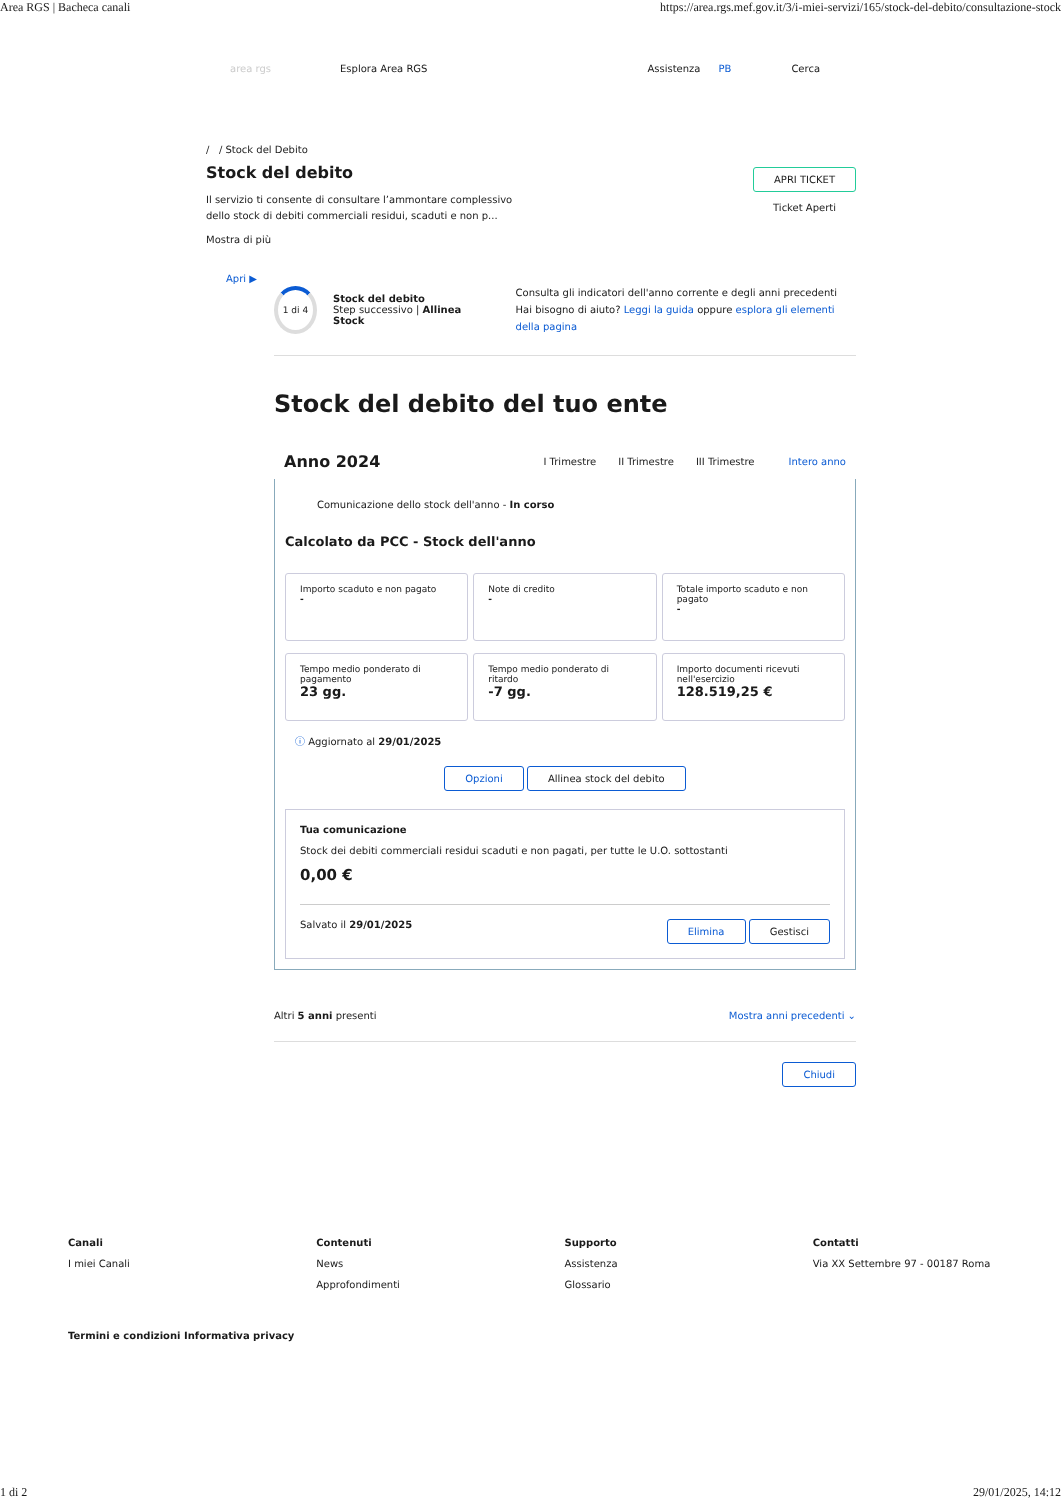Area RGS | Bacheca canali https://area.rgs.mef.gov.it/3/i-miei-servizi/165/stock-del-debito/consultazione-stock
area rgs Esplora Area RGS Assistenza PB Cerca
/ / Stock del Debito
Stock del debito
Il servizio ti consente di consultare l’ammontare complessivo dello stock di debiti commerciali residui, scaduti e non p...
Mostra di più
APRI TICKET
Ticket Aperti
Apri ▶
1 di 4
Stock del debito
Step successivo | Allinea Stock
Consulta gli indicatori dell'anno corrente e degli anni precedenti
Hai bisogno di aiuto? Leggi la guida oppure esplora gli elementi della pagina
Stock del debito del tuo ente
Anno 2024 I Trimestre II Trimestre III Trimestre Intero anno
Comunicazione dello stock dell'anno - In corso
Calcolato da PCC - Stock dell'anno
Importo scaduto e non pagato
-
Note di credito
-
Totale importo scaduto e non pagato
-
Tempo medio ponderato di pagamento
23 gg.
Tempo medio ponderato di ritardo
-7 gg.
Importo documenti ricevuti nell'esercizio
128.519,25 €
ⓘ Aggiornato al 29/01/2025
Opzioni Allinea stock del debito
Tua comunicazione
Stock dei debiti commerciali residui scaduti e non pagati, per tutte le U.O. sottostanti
0,00 €
Salvato il 29/01/2025 Elimina Gestisci
Altri 5 anni presenti Mostra anni precedenti ⌄
Chiudi
Canali
I miei Canali
Contenuti
News
Approfondimenti
Supporto
Assistenza
Glossario
Contatti
Via XX Settembre 97 - 00187 Roma
Termini e condizioni Informativa privacy
1 di 2 29/01/2025, 14:12